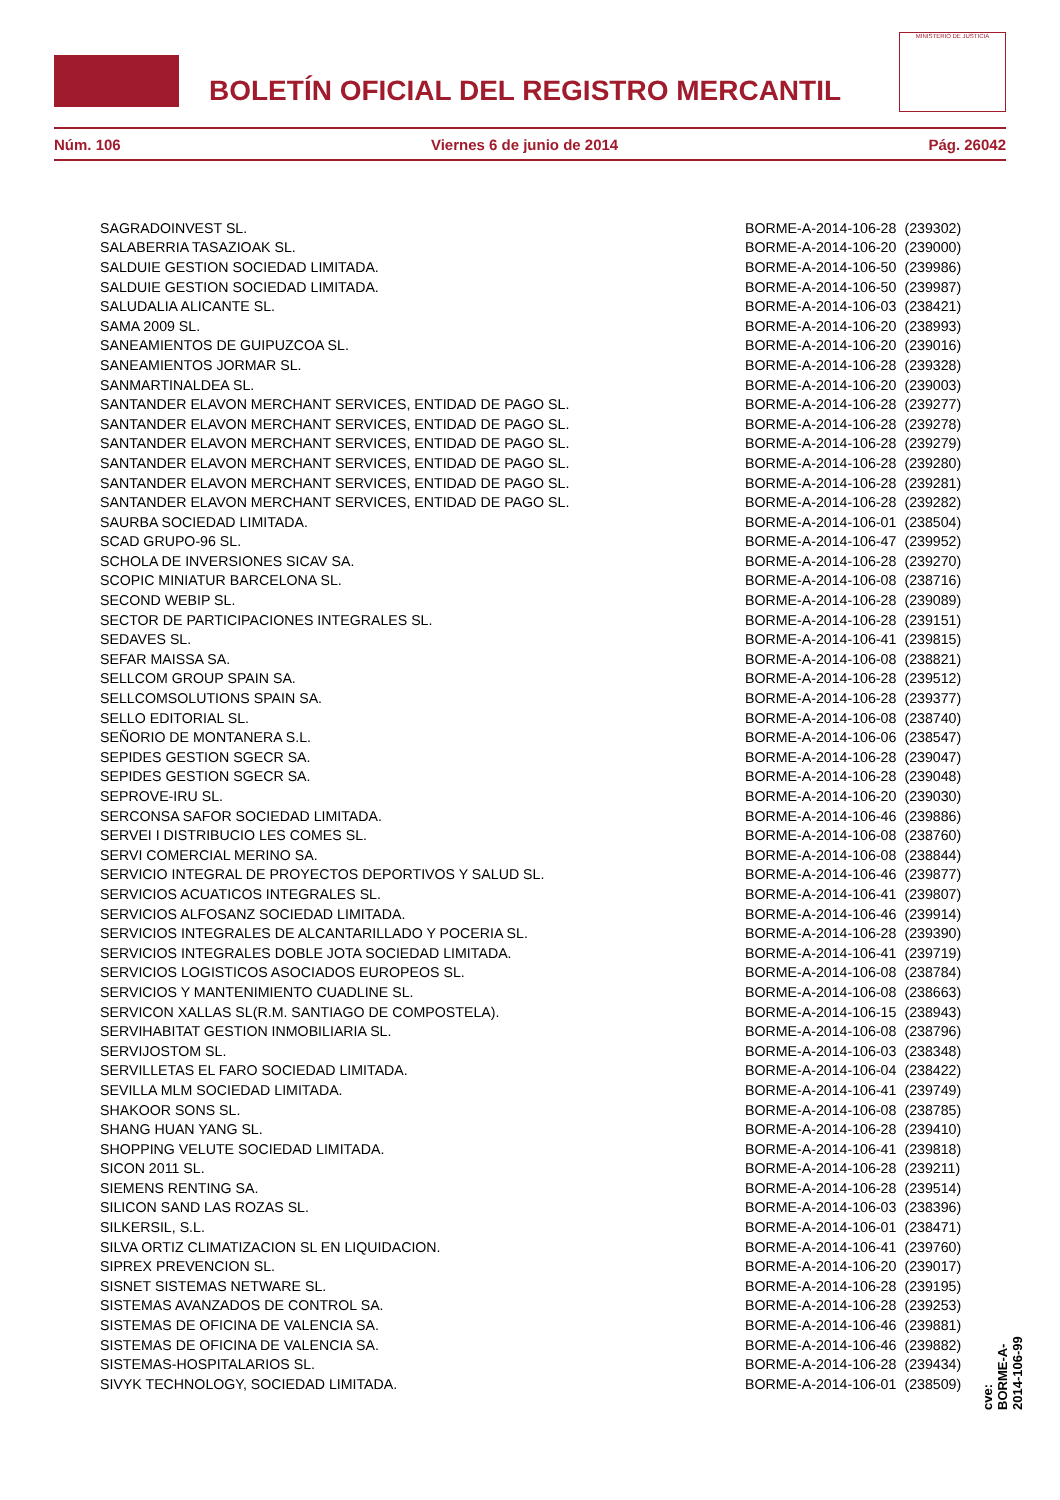BOLETÍN OFICIAL DEL REGISTRO MERCANTIL
MINISTERIO DE JUSTICIA
Núm. 106 Viernes 6 de junio de 2014 Pág. 26042
| SAGRADOINVEST SL. | BORME-A-2014-106-28 | (239302) |
| SALABERRIA TASAZIOAK SL. | BORME-A-2014-106-20 | (239000) |
| SALDUIE GESTION SOCIEDAD LIMITADA. | BORME-A-2014-106-50 | (239986) |
| SALDUIE GESTION SOCIEDAD LIMITADA. | BORME-A-2014-106-50 | (239987) |
| SALUDALIA ALICANTE SL. | BORME-A-2014-106-03 | (238421) |
| SAMA 2009 SL. | BORME-A-2014-106-20 | (238993) |
| SANEAMIENTOS DE GUIPUZCOA SL. | BORME-A-2014-106-20 | (239016) |
| SANEAMIENTOS JORMAR SL. | BORME-A-2014-106-28 | (239328) |
| SANMARTINALDEA SL. | BORME-A-2014-106-20 | (239003) |
| SANTANDER ELAVON MERCHANT SERVICES, ENTIDAD DE PAGO SL. | BORME-A-2014-106-28 | (239277) |
| SANTANDER ELAVON MERCHANT SERVICES, ENTIDAD DE PAGO SL. | BORME-A-2014-106-28 | (239278) |
| SANTANDER ELAVON MERCHANT SERVICES, ENTIDAD DE PAGO SL. | BORME-A-2014-106-28 | (239279) |
| SANTANDER ELAVON MERCHANT SERVICES, ENTIDAD DE PAGO SL. | BORME-A-2014-106-28 | (239280) |
| SANTANDER ELAVON MERCHANT SERVICES, ENTIDAD DE PAGO SL. | BORME-A-2014-106-28 | (239281) |
| SANTANDER ELAVON MERCHANT SERVICES, ENTIDAD DE PAGO SL. | BORME-A-2014-106-28 | (239282) |
| SAURBA SOCIEDAD LIMITADA. | BORME-A-2014-106-01 | (238504) |
| SCAD GRUPO-96 SL. | BORME-A-2014-106-47 | (239952) |
| SCHOLA DE INVERSIONES SICAV SA. | BORME-A-2014-106-28 | (239270) |
| SCOPIC MINIATUR BARCELONA SL. | BORME-A-2014-106-08 | (238716) |
| SECOND WEBIP SL. | BORME-A-2014-106-28 | (239089) |
| SECTOR DE PARTICIPACIONES INTEGRALES SL. | BORME-A-2014-106-28 | (239151) |
| SEDAVES SL. | BORME-A-2014-106-41 | (239815) |
| SEFAR MAISSA SA. | BORME-A-2014-106-08 | (238821) |
| SELLCOM GROUP SPAIN SA. | BORME-A-2014-106-28 | (239512) |
| SELLCOMSOLUTIONS SPAIN SA. | BORME-A-2014-106-28 | (239377) |
| SELLO EDITORIAL SL. | BORME-A-2014-106-08 | (238740) |
| SEÑORIO DE MONTANERA S.L. | BORME-A-2014-106-06 | (238547) |
| SEPIDES GESTION SGECR SA. | BORME-A-2014-106-28 | (239047) |
| SEPIDES GESTION SGECR SA. | BORME-A-2014-106-28 | (239048) |
| SEPROVE-IRU SL. | BORME-A-2014-106-20 | (239030) |
| SERCONSA SAFOR SOCIEDAD LIMITADA. | BORME-A-2014-106-46 | (239886) |
| SERVEI I DISTRIBUCIO LES COMES SL. | BORME-A-2014-106-08 | (238760) |
| SERVI COMERCIAL MERINO SA. | BORME-A-2014-106-08 | (238844) |
| SERVICIO INTEGRAL DE PROYECTOS DEPORTIVOS Y SALUD SL. | BORME-A-2014-106-46 | (239877) |
| SERVICIOS ACUATICOS INTEGRALES SL. | BORME-A-2014-106-41 | (239807) |
| SERVICIOS ALFOSANZ SOCIEDAD LIMITADA. | BORME-A-2014-106-46 | (239914) |
| SERVICIOS INTEGRALES DE ALCANTARILLADO Y POCERIA SL. | BORME-A-2014-106-28 | (239390) |
| SERVICIOS INTEGRALES DOBLE JOTA SOCIEDAD LIMITADA. | BORME-A-2014-106-41 | (239719) |
| SERVICIOS LOGISTICOS ASOCIADOS EUROPEOS SL. | BORME-A-2014-106-08 | (238784) |
| SERVICIOS Y MANTENIMIENTO CUADLINE SL. | BORME-A-2014-106-08 | (238663) |
| SERVICON XALLAS SL(R.M. SANTIAGO DE COMPOSTELA). | BORME-A-2014-106-15 | (238943) |
| SERVIHABITAT GESTION INMOBILIARIA SL. | BORME-A-2014-106-08 | (238796) |
| SERVIJOSTOM SL. | BORME-A-2014-106-03 | (238348) |
| SERVILLETAS EL FARO SOCIEDAD LIMITADA. | BORME-A-2014-106-04 | (238422) |
| SEVILLA MLM SOCIEDAD LIMITADA. | BORME-A-2014-106-41 | (239749) |
| SHAKOOR SONS SL. | BORME-A-2014-106-08 | (238785) |
| SHANG HUAN YANG SL. | BORME-A-2014-106-28 | (239410) |
| SHOPPING VELUTE SOCIEDAD LIMITADA. | BORME-A-2014-106-41 | (239818) |
| SICON 2011 SL. | BORME-A-2014-106-28 | (239211) |
| SIEMENS RENTING SA. | BORME-A-2014-106-28 | (239514) |
| SILICON SAND LAS ROZAS SL. | BORME-A-2014-106-03 | (238396) |
| SILKERSIL, S.L. | BORME-A-2014-106-01 | (238471) |
| SILVA ORTIZ CLIMATIZACION SL EN LIQUIDACION. | BORME-A-2014-106-41 | (239760) |
| SIPREX PREVENCION SL. | BORME-A-2014-106-20 | (239017) |
| SISNET SISTEMAS NETWARE SL. | BORME-A-2014-106-28 | (239195) |
| SISTEMAS AVANZADOS DE CONTROL SA. | BORME-A-2014-106-28 | (239253) |
| SISTEMAS DE OFICINA DE VALENCIA SA. | BORME-A-2014-106-46 | (239881) |
| SISTEMAS DE OFICINA DE VALENCIA SA. | BORME-A-2014-106-46 | (239882) |
| SISTEMAS-HOSPITALARIOS SL. | BORME-A-2014-106-28 | (239434) |
| SIVYK TECHNOLOGY, SOCIEDAD LIMITADA. | BORME-A-2014-106-01 | (238509) |
cve: BORME-A-2014-106-99